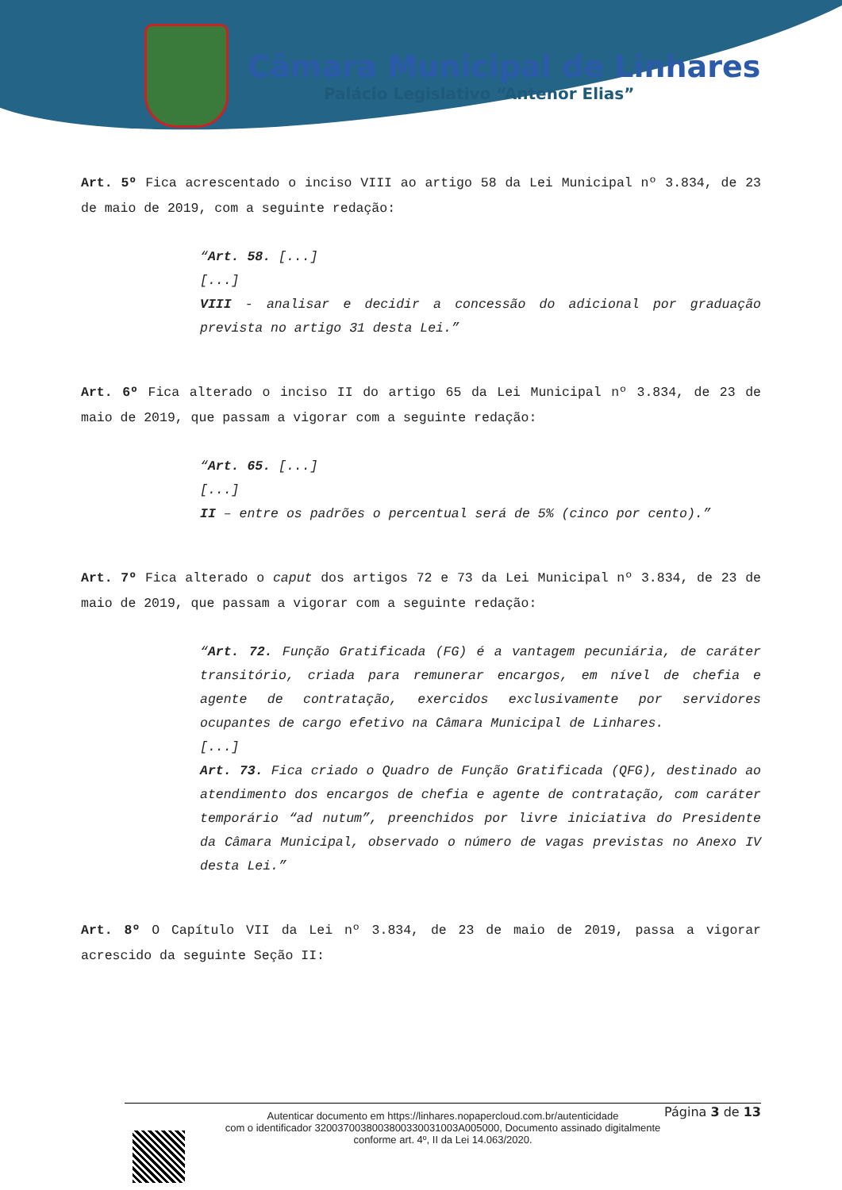Câmara Municipal de Linhares
Palácio Legislativo “Antenor Elias”
Art. 5º Fica acrescentado o inciso VIII ao artigo 58 da Lei Municipal nº 3.834, de 23 de maio de 2019, com a seguinte redação:
“Art. 58. [...]
[...]
VIII - analisar e decidir a concessão do adicional por graduação prevista no artigo 31 desta Lei.”
Art. 6º Fica alterado o inciso II do artigo 65 da Lei Municipal nº 3.834, de 23 de maio de 2019, que passam a vigorar com a seguinte redação:
“Art. 65. [...]
[...]
II – entre os padrões o percentual será de 5% (cinco por cento).”
Art. 7º Fica alterado o caput dos artigos 72 e 73 da Lei Municipal nº 3.834, de 23 de maio de 2019, que passam a vigorar com a seguinte redação:
“Art. 72. Função Gratificada (FG) é a vantagem pecuniária, de caráter transitório, criada para remunerar encargos, em nível de chefia e agente de contratação, exercidos exclusivamente por servidores ocupantes de cargo efetivo na Câmara Municipal de Linhares.
[...]
Art. 73. Fica criado o Quadro de Função Gratificada (QFG), destinado ao atendimento dos encargos de chefia e agente de contratação, com caráter temporário “ad nutum”, preenchidos por livre iniciativa do Presidente da Câmara Municipal, observado o número de vagas previstas no Anexo IV desta Lei.”
Art. 8º O Capítulo VII da Lei nº 3.834, de 23 de maio de 2019, passa a vigorar acrescido da seguinte Seção II:
Página 3 de 13
Autenticar documento em https://linhares.nopapercloud.com.br/autenticidade
com o identificador 3200370038003800330031003A005000, Documento assinado digitalmente
conforme art. 4º, II da Lei 14.063/2020.